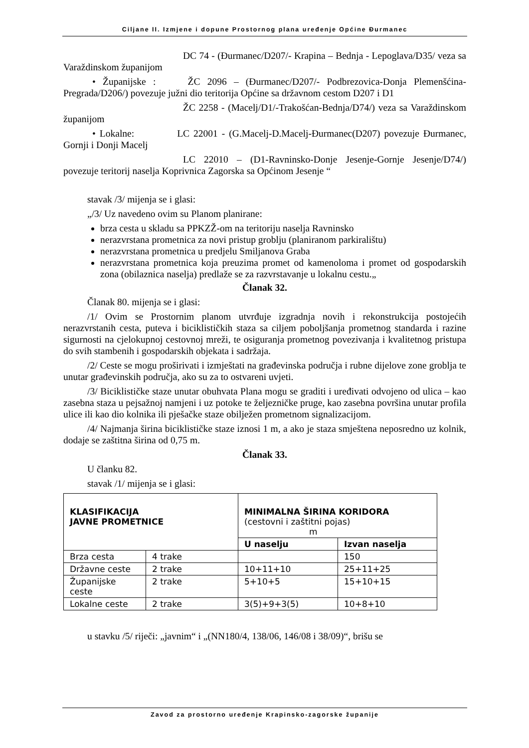Ciljane II. Izmjene i dopune Prostornog plana uređenje Općine Đurmanec
DC 74 - (Đurmanec/D207/- Krapina – Bednja - Lepoglava/D35/ veza sa Varaždinskom županijom
• Županijske : ŽC 2096 – (Đurmanec/D207/- Podbrezovica-Donja Plemenšćina- Pregrada/D206/) povezuje južni dio teritorija Općine sa državnom cestom D207 i D1
ŽC 2258 - (Macelj/D1/-Trakošćan-Bednja/D74/) veza sa Varaždinskom županijom
• Lokalne: LC 22001 - (G.Macelj-D.Macelj-Đurmanec(D207) povezuje Đurmanec, Gornji i Donji Macelj
LC 22010 – (D1-Ravninsko-Donje Jesenje-Gornje Jesenje/D74/) povezuje teritorij naselja Koprivnica Zagorska sa Općinom Jesenje “
stavak /3/ mijenja se i glasi:
„/3/ Uz navedeno ovim su Planom planirane:
brza cesta u skladu sa PPKZŽ-om na teritoriju naselja Ravninsko
nerazvrstana prometnica za novi pristup groblju (planiranom parkiralištu)
nerazvrstana prometnica u predjelu Smiljanova Graba
nerazvrstana prometnica koja preuzima promet od kamenoloma i promet od gospodarskih zona (obilaznica naselja) predlaže se za razvrstavanje u lokalnu cestu.„
Članak 32.
Članak 80. mijenja se i glasi:
/1/ Ovim se Prostornim planom utvrđuje izgradnja novih i rekonstrukcija postojećih nerazvrstanih cesta, puteva i biciklističkih staza sa ciljem poboljšanja prometnog standarda i razine sigurnosti na cjelokupnoj cestovnoj mreži, te osiguranja prometnog povezivanja i kvalitetnog pristupa do svih stambenih i gospodarskih objekata i sadržaja.
/2/ Ceste se mogu proširivati i izmještati na građevinska područja i rubne dijelove zone groblja te unutar građevinskih područja, ako su za to ostvareni uvjeti.
/3/ Biciklističke staze unutar obuhvata Plana mogu se graditi i uređivati odvojeno od ulica – kao zasebna staza u pejsažnoj namjeni i uz potoke te željezničke pruge, kao zasebna površina unutar profila ulice ili kao dio kolnika ili pješačke staze obilježen prometnom signalizacijom.
/4/ Najmanja širina biciklističke staze iznosi 1 m, a ako je staza smještena neposredno uz kolnik, dodaje se zaštitna širina od 0,75 m.
Članak 33.
U članku 82.
stavak /1/ mijenja se i glasi:
| KLASIFIKACIJA JAVNE PROMETNICE | | MINIMALNA ŠIRINA KORIDORA (cestovni i zaštitni pojas) m | |
| --- | --- | --- | --- |
| | | U naselju | Izvan naselja |
| Brza cesta | 4 trake | | 150 |
| Državne ceste | 2 trake | 10+11+10 | 25+11+25 |
| Županijske ceste | 2 trake | 5+10+5 | 15+10+15 |
| Lokalne ceste | 2 trake | 3(5)+9+3(5) | 10+8+10 |
u stavku /5/ riječi: „javnim“ i „(NN180/4, 138/06, 146/08 i 38/09)“, brišu se
Zavod za prostorno uređenje Krapinsko-zagorske županije